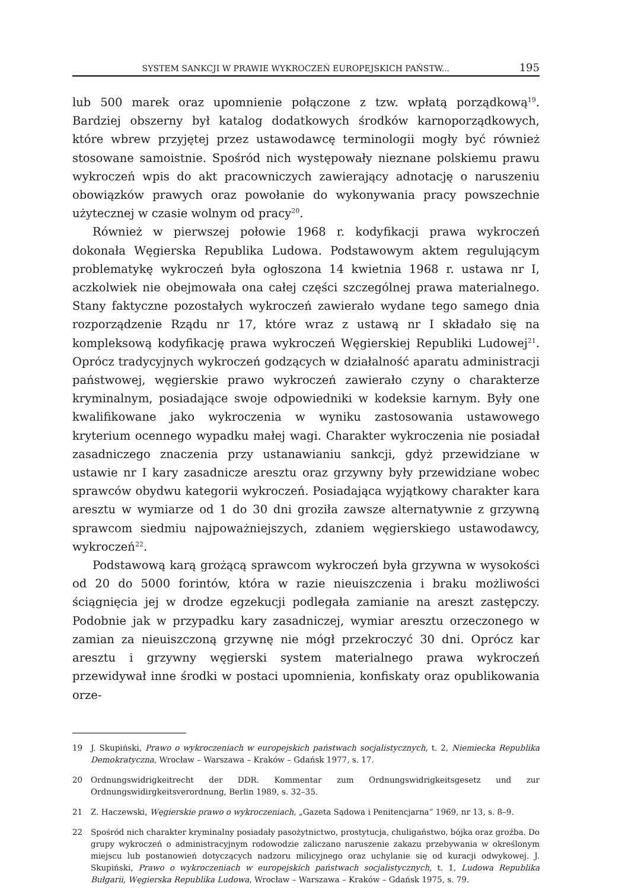SYSTEM SANKCJI W PRAWIE WYKROCZEŃ EUROPEJSKICH PAŃSTW... 195
lub 500 marek oraz upomnienie połączone z tzw. wpłatą porządkową<sup>19</sup>. Bardziej obszerny był katalog dodatkowych środków karnoporządkowych, które wbrew przyjętej przez ustawodawcę terminologii mogły być również stosowane samoistnie. Spośród nich występowały nieznane polskiemu prawu wykroczeń wpis do akt pracowniczych zawierający adnotację o naruszeniu obowiązków prawych oraz powołanie do wykonywania pracy powszechnie użytecznej w czasie wolnym od pracy<sup>20</sup>.
Również w pierwszej połowie 1968 r. kodyfikacji prawa wykroczeń dokonała Węgierska Republika Ludowa. Podstawowym aktem regulującym problematykę wykroczeń była ogłoszona 14 kwietnia 1968 r. ustawa nr I, aczkolwiek nie obejmowała ona całej części szczególnej prawa materialnego. Stany faktyczne pozostałych wykroczeń zawierało wydane tego samego dnia rozporządzenie Rządu nr 17, które wraz z ustawą nr I składało się na kompleksową kodyfikację prawa wykroczeń Węgierskiej Republiki Ludowej<sup>21</sup>. Oprócz tradycyjnych wykroczeń godzących w działalność aparatu administracji państwowej, węgierskie prawo wykroczeń zawierało czyny o charakterze kryminalnym, posiadające swoje odpowiedniki w kodeksie karnym. Były one kwalifikowane jako wykroczenia w wyniku zastosowania ustawowego kryterium ocennego wypadku małej wagi. Charakter wykroczenia nie posiadał zasadniczego znaczenia przy ustanawianiu sankcji, gdyż przewidziane w ustawie nr I kary zasadnicze aresztu oraz grzywny były przewidziane wobec sprawców obydwu kategorii wykroczeń. Posiadająca wyjątkowy charakter kara aresztu w wymiarze od 1 do 30 dni groziła zawsze alternatywnie z grzywną sprawcom siedmiu najpoważniejszych, zdaniem węgierskiego ustawodawcy, wykroczeń<sup>22</sup>.
Podstawową karą grożącą sprawcom wykroczeń była grzywna w wysokości od 20 do 5000 forintów, która w razie nieuiszczenia i braku możliwości ściągnięcia jej w drodze egzekucji podlegała zamianie na areszt zastępczy. Podobnie jak w przypadku kary zasadniczej, wymiar aresztu orzeczonego w zamian za nieuiszczoną grzywnę nie mógł przekroczyć 30 dni. Oprócz kar aresztu i grzywny węgierski system materialnego prawa wykroczeń przewidywał inne środki w postaci upomnienia, konfiskaty oraz opublikowania orze-
19 J. Skupiński, Prawo o wykroczeniach w europejskich państwach socjalistycznych, t. 2, Niemiecka Republika Demokratyczna, Wrocław – Warszawa – Kraków – Gdańsk 1977, s. 17.
20 Ordnungswidrigkeitrecht der DDR. Kommentar zum Ordnungswidrigkeitsgesetz und zur Ordnungswidirgkeitsverordnung, Berlin 1989, s. 32–35.
21 Z. Haczewski, Węgierskie prawo o wykroczeniach, „Gazeta Sądowa i Penitencjarna” 1969, nr 13, s. 8–9.
22 Spośród nich charakter kryminalny posiadały pasożytnictwo, prostytucja, chuligaństwo, bójka oraz groźba. Do grupy wykroczeń o administracyjnym rodowodzie zaliczano naruszenie zakazu przebywania w określonym miejscu lub postanowień dotyczących nadzoru milicyjnego oraz uchylanie się od kuracji odwykowej. J. Skupiński, Prawo o wykroczeniach w europejskich państwach socjalistycznych, t. 1, Ludowa Republika Bułgarii, Węgierska Republika Ludowa, Wrocław – Warszawa – Kraków – Gdańsk 1975, s. 79.